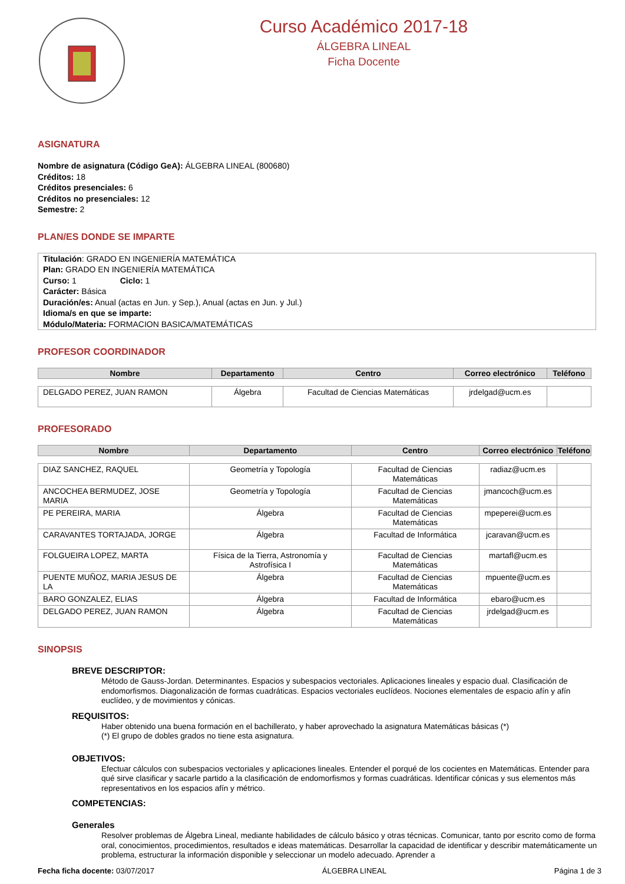Curso Académico 2017-18
ÁLGEBRA LINEAL
Ficha Docente
ASIGNATURA
Nombre de asignatura (Código GeA): ÁLGEBRA LINEAL (800680)
Créditos: 18
Créditos presenciales: 6
Créditos no presenciales: 12
Semestre: 2
PLAN/ES DONDE SE IMPARTE
Titulación: GRADO EN INGENIERÍA MATEMÁTICA
Plan: GRADO EN INGENIERÍA MATEMÁTICA
Curso: 1 Ciclo: 1
Carácter: Básica
Duración/es: Anual (actas en Jun. y Sep.), Anual (actas en Jun. y Jul.)
Idioma/s en que se imparte:
Módulo/Materia: FORMACION BASICA/MATEMÁTICAS
PROFESOR COORDINADOR
| Nombre | Departamento | Centro | Correo electrónico | Teléfono |
| --- | --- | --- | --- | --- |
| DELGADO PEREZ, JUAN RAMON | Álgebra | Facultad de Ciencias Matemáticas | jrdelgad@ucm.es | |
PROFESORADO
| Nombre | Departamento | Centro | Correo electrónico | Teléfono |
| --- | --- | --- | --- | --- |
| DIAZ SANCHEZ, RAQUEL | Geometría y Topología | Facultad de Ciencias Matemáticas | radiaz@ucm.es | |
| ANCOCHEA BERMUDEZ, JOSE MARIA | Geometría y Topología | Facultad de Ciencias Matemáticas | jmancoch@ucm.es | |
| PE PEREIRA, MARIA | Álgebra | Facultad de Ciencias Matemáticas | mpeperei@ucm.es | |
| CARAVANTES TORTAJADA, JORGE | Álgebra | Facultad de Informática | jcaravan@ucm.es | |
| FOLGUEIRA LOPEZ, MARTA | Física de la Tierra, Astronomía y Astrofísica I | Facultad de Ciencias Matemáticas | martafl@ucm.es | |
| PUENTE MUÑOZ, MARIA JESUS DE LA | Álgebra | Facultad de Ciencias Matemáticas | mpuente@ucm.es | |
| BARO GONZALEZ, ELIAS | Álgebra | Facultad de Informática | ebaro@ucm.es | |
| DELGADO PEREZ, JUAN RAMON | Álgebra | Facultad de Ciencias Matemáticas | jrdelgad@ucm.es | |
SINOPSIS
BREVE DESCRIPTOR:
Método de Gauss-Jordan. Determinantes. Espacios y subespacios vectoriales. Aplicaciones lineales y espacio dual. Clasificación de endomorfismos. Diagonalización de formas cuadráticas. Espacios vectoriales euclídeos. Nociones elementales de espacio afín y afín euclídeo, y de movimientos y cónicas.
REQUISITOS:
Haber obtenido una buena formación en el bachillerato, y haber aprovechado la asignatura Matemáticas básicas (*)
(*) El grupo de dobles grados no tiene esta asignatura.
OBJETIVOS:
Efectuar cálculos con subespacios vectoriales y aplicaciones lineales. Entender el porqué de los cocientes en Matemáticas. Entender para qué sirve clasificar y sacarle partido a la clasificación de endomorfismos y formas cuadráticas. Identificar cónicas y sus elementos más representativos en los espacios afín y métrico.
COMPETENCIAS:
Generales
Resolver problemas de Álgebra Lineal, mediante habilidades de cálculo básico y otras técnicas. Comunicar, tanto por escrito como de forma oral, conocimientos, procedimientos, resultados e ideas matemáticas. Desarrollar la capacidad de identificar y describir matemáticamente un problema, estructurar la información disponible y seleccionar un modelo adecuado. Aprender a
Fecha ficha docente: 03/07/2017 ÁLGEBRA LINEAL Página 1 de 3